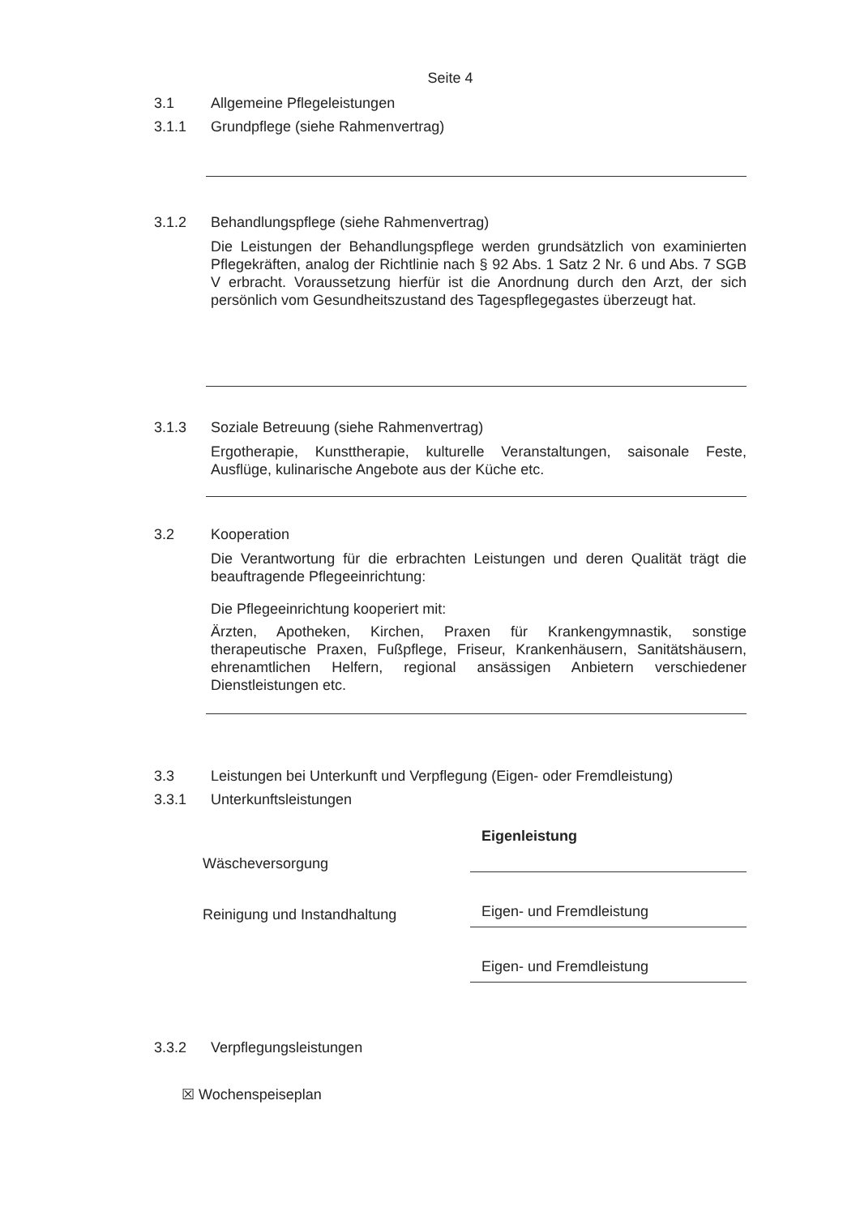Seite 4
3.1 Allgemeine Pflegeleistungen
3.1.1 Grundpflege (siehe Rahmenvertrag)
3.1.2 Behandlungspflege (siehe Rahmenvertrag)
Die Leistungen der Behandlungspflege werden grundsätzlich von examinierten Pflegekräften, analog der Richtlinie nach § 92 Abs. 1 Satz 2 Nr. 6 und Abs. 7 SGB V erbracht. Voraussetzung hierfür ist die Anordnung durch den Arzt, der sich persönlich vom Gesundheitszustand des Tagespflegegastes überzeugt hat.
3.1.3 Soziale Betreuung (siehe Rahmenvertrag)
Ergotherapie, Kunsttherapie, kulturelle Veranstaltungen, saisonale Feste, Ausflüge, kulinarische Angebote aus der Küche etc.
3.2 Kooperation
Die Verantwortung für die erbrachten Leistungen und deren Qualität trägt die beauftragende Pflegeeinrichtung:
Die Pflegeeinrichtung kooperiert mit:
Ärzten, Apotheken, Kirchen, Praxen für Krankengymnastik, sonstige therapeutische Praxen, Fußpflege, Friseur, Krankenhäusern, Sanitätshäusern, ehrenamtlichen Helfern, regional ansässigen Anbietern verschiedener Dienstleistungen etc.
3.3 Leistungen bei Unterkunft und Verpflegung (Eigen- oder Fremdleistung)
3.3.1 Unterkunftsleistungen
Wäscheversorgung
Eigenleistung
Reinigung und Instandhaltung
Eigen- und Fremdleistung
Eigen- und Fremdleistung
3.3.2 Verpflegungsleistungen
☒ Wochenspeiseplan